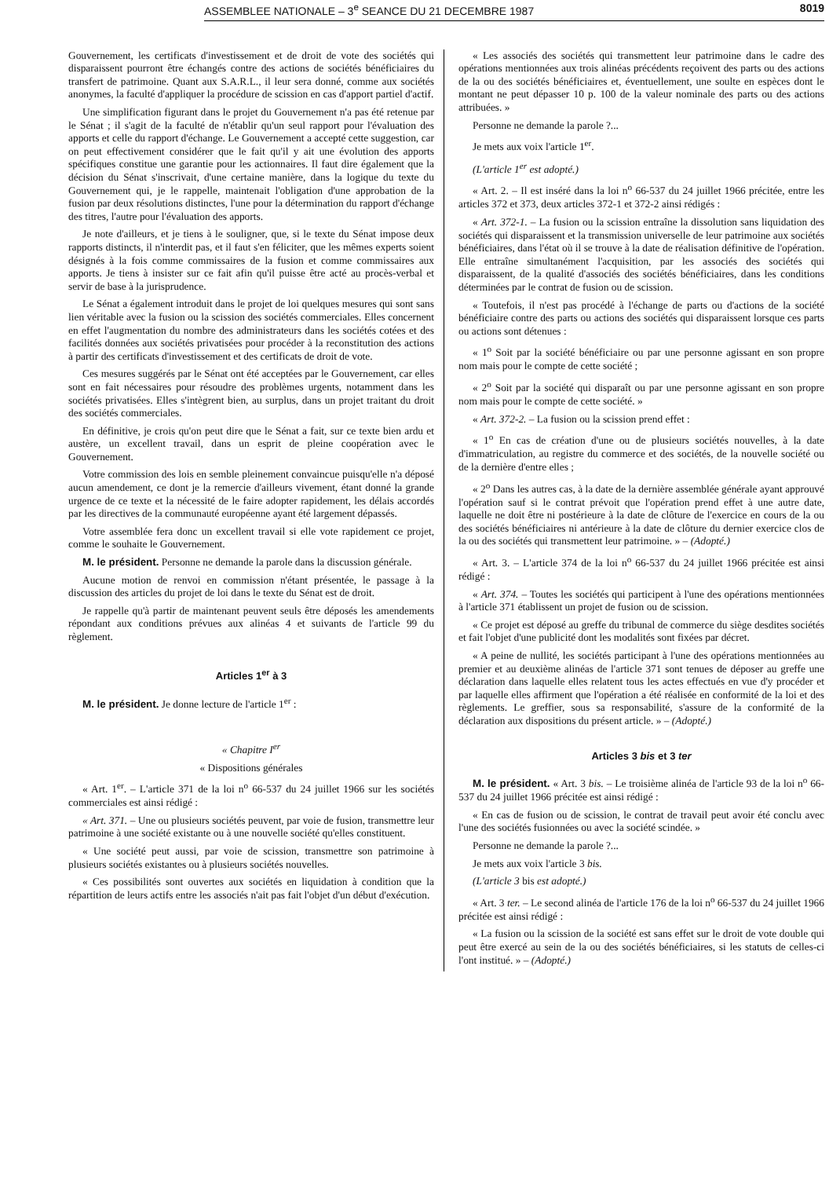ASSEMBLEE NATIONALE – 3<sup>e</sup> SEANCE DU 21 DECEMBRE 1987 8019
Gouvernement, les certificats d'investissement et de droit de vote des sociétés qui disparaissent pourront être échangés contre des actions de sociétés bénéficiaires du transfert de patrimoine. Quant aux S.A.R.L., il leur sera donné, comme aux sociétés anonymes, la faculté d'appliquer la procédure de scission en cas d'apport partiel d'actif.
Une simplification figurant dans le projet du Gouvernement n'a pas été retenue par le Sénat ; il s'agit de la faculté de n'établir qu'un seul rapport pour l'évaluation des apports et celle du rapport d'échange. Le Gouvernement a accepté cette suggestion, car on peut effectivement considérer que le fait qu'il y ait une évolution des apports spécifiques constitue une garantie pour les actionnaires. Il faut dire également que la décision du Sénat s'inscrivait, d'une certaine manière, dans la logique du texte du Gouvernement qui, je le rappelle, maintenait l'obligation d'une approbation de la fusion par deux résolutions distinctes, l'une pour la détermination du rapport d'échange des titres, l'autre pour l'évaluation des apports.
Je note d'ailleurs, et je tiens à le souligner, que, si le texte du Sénat impose deux rapports distincts, il n'interdit pas, et il faut s'en féliciter, que les mêmes experts soient désignés à la fois comme commissaires de la fusion et comme commissaires aux apports. Je tiens à insister sur ce fait afin qu'il puisse être acté au procès-verbal et servir de base à la jurisprudence.
Le Sénat a également introduit dans le projet de loi quelques mesures qui sont sans lien véritable avec la fusion ou la scission des sociétés commerciales. Elles concernent en effet l'augmentation du nombre des administrateurs dans les sociétés cotées et des facilités données aux sociétés privatisées pour procéder à la reconstitution des actions à partir des certificats d'investissement et des certificats de droit de vote.
Ces mesures suggérés par le Sénat ont été acceptées par le Gouvernement, car elles sont en fait nécessaires pour résoudre des problèmes urgents, notamment dans les sociétés privatisées. Elles s'intègrent bien, au surplus, dans un projet traitant du droit des sociétés commerciales.
En définitive, je crois qu'on peut dire que le Sénat a fait, sur ce texte bien ardu et austère, un excellent travail, dans un esprit de pleine coopération avec le Gouvernement.
Votre commission des lois en semble pleinement convaincue puisqu'elle n'a déposé aucun amendement, ce dont je la remercie d'ailleurs vivement, étant donné la grande urgence de ce texte et la nécessité de le faire adopter rapidement, les délais accordés par les directives de la communauté européenne ayant été largement dépassés.
Votre assemblée fera donc un excellent travail si elle vote rapidement ce projet, comme le souhaite le Gouvernement.
M. le président. Personne ne demande la parole dans la discussion générale.
Aucune motion de renvoi en commission n'étant présentée, le passage à la discussion des articles du projet de loi dans le texte du Sénat est de droit.
Je rappelle qu'à partir de maintenant peuvent seuls être déposés les amendements répondant aux conditions prévues aux alinéas 4 et suivants de l'article 99 du règlement.
Articles 1<sup>er</sup> à 3
M. le président. Je donne lecture de l'article 1<sup>er</sup> :
« Chapitre I<sup>er</sup>
« Dispositions générales
« Art. 1<sup>er</sup>. – L'article 371 de la loi n<sup>o</sup> 66-537 du 24 juillet 1966 sur les sociétés commerciales est ainsi rédigé :
« Art. 371. – Une ou plusieurs sociétés peuvent, par voie de fusion, transmettre leur patrimoine à une société existante ou à une nouvelle société qu'elles constituent.
« Une société peut aussi, par voie de scission, transmettre son patrimoine à plusieurs sociétés existantes ou à plusieurs sociétés nouvelles.
« Ces possibilités sont ouvertes aux sociétés en liquidation à condition que la répartition de leurs actifs entre les associés n'ait pas fait l'objet d'un début d'exécution.
« Les associés des sociétés qui transmettent leur patrimoine dans le cadre des opérations mentionnées aux trois alinéas précédents reçoivent des parts ou des actions de la ou des sociétés bénéficiaires et, éventuellement, une soulte en espèces dont le montant ne peut dépasser 10 p. 100 de la valeur nominale des parts ou des actions attribuées. »
Personne ne demande la parole ?...
Je mets aux voix l'article 1<sup>er</sup>.
(L'article 1<sup>er</sup> est adopté.)
« Art. 2. – Il est inséré dans la loi n<sup>o</sup> 66-537 du 24 juillet 1966 précitée, entre les articles 372 et 373, deux articles 372-1 et 372-2 ainsi rédigés :
« Art. 372-1. – La fusion ou la scission entraîne la dissolution sans liquidation des sociétés qui disparaissent et la transmission universelle de leur patrimoine aux sociétés bénéficiaires, dans l'état où il se trouve à la date de réalisation définitive de l'opération. Elle entraîne simultanément l'acquisition, par les associés des sociétés qui disparaissent, de la qualité d'associés des sociétés bénéficiaires, dans les conditions déterminées par le contrat de fusion ou de scission.
« Toutefois, il n'est pas procédé à l'échange de parts ou d'actions de la société bénéficiaire contre des parts ou actions des sociétés qui disparaissent lorsque ces parts ou actions sont détenues :
« 1<sup>o</sup> Soit par la société bénéficiaire ou par une personne agissant en son propre nom mais pour le compte de cette société ;
« 2<sup>o</sup> Soit par la société qui disparaît ou par une personne agissant en son propre nom mais pour le compte de cette société. »
« Art. 372-2. – La fusion ou la scission prend effet :
« 1<sup>o</sup> En cas de création d'une ou de plusieurs sociétés nouvelles, à la date d'immatriculation, au registre du commerce et des sociétés, de la nouvelle société ou de la dernière d'entre elles ;
« 2<sup>o</sup> Dans les autres cas, à la date de la dernière assemblée générale ayant approuvé l'opération sauf si le contrat prévoit que l'opération prend effet à une autre date, laquelle ne doit être ni postérieure à la date de clôture de l'exercice en cours de la ou des sociétés bénéficiaires ni antérieure à la date de clôture du dernier exercice clos de la ou des sociétés qui transmettent leur patrimoine. » – (Adopté.)
« Art. 3. – L'article 374 de la loi n<sup>o</sup> 66-537 du 24 juillet 1966 précitée est ainsi rédigé :
« Art. 374. – Toutes les sociétés qui participent à l'une des opérations mentionnées à l'article 371 établissent un projet de fusion ou de scission.
« Ce projet est déposé au greffe du tribunal de commerce du siège desdites sociétés et fait l'objet d'une publicité dont les modalités sont fixées par décret.
« A peine de nullité, les sociétés participant à l'une des opérations mentionnées au premier et au deuxième alinéas de l'article 371 sont tenues de déposer au greffe une déclaration dans laquelle elles relatent tous les actes effectués en vue d'y procéder et par laquelle elles affirment que l'opération a été réalisée en conformité de la loi et des règlements. Le greffier, sous sa responsabilité, s'assure de la conformité de la déclaration aux dispositions du présent article. » – (Adopté.)
Articles 3 bis et 3 ter
M. le président. « Art. 3 bis. – Le troisième alinéa de l'article 93 de la loi n<sup>o</sup> 66-537 du 24 juillet 1966 précitée est ainsi rédigé :
« En cas de fusion ou de scission, le contrat de travail peut avoir été conclu avec l'une des sociétés fusionnées ou avec la société scindée. »
Personne ne demande la parole ?...
Je mets aux voix l'article 3 bis.
(L'article 3 bis est adopté.)
« Art. 3 ter. – Le second alinéa de l'article 176 de la loi n<sup>o</sup> 66-537 du 24 juillet 1966 précitée est ainsi rédigé :
« La fusion ou la scission de la société est sans effet sur le droit de vote double qui peut être exercé au sein de la ou des sociétés bénéficiaires, si les statuts de celles-ci l'ont institué. » – (Adopté.)